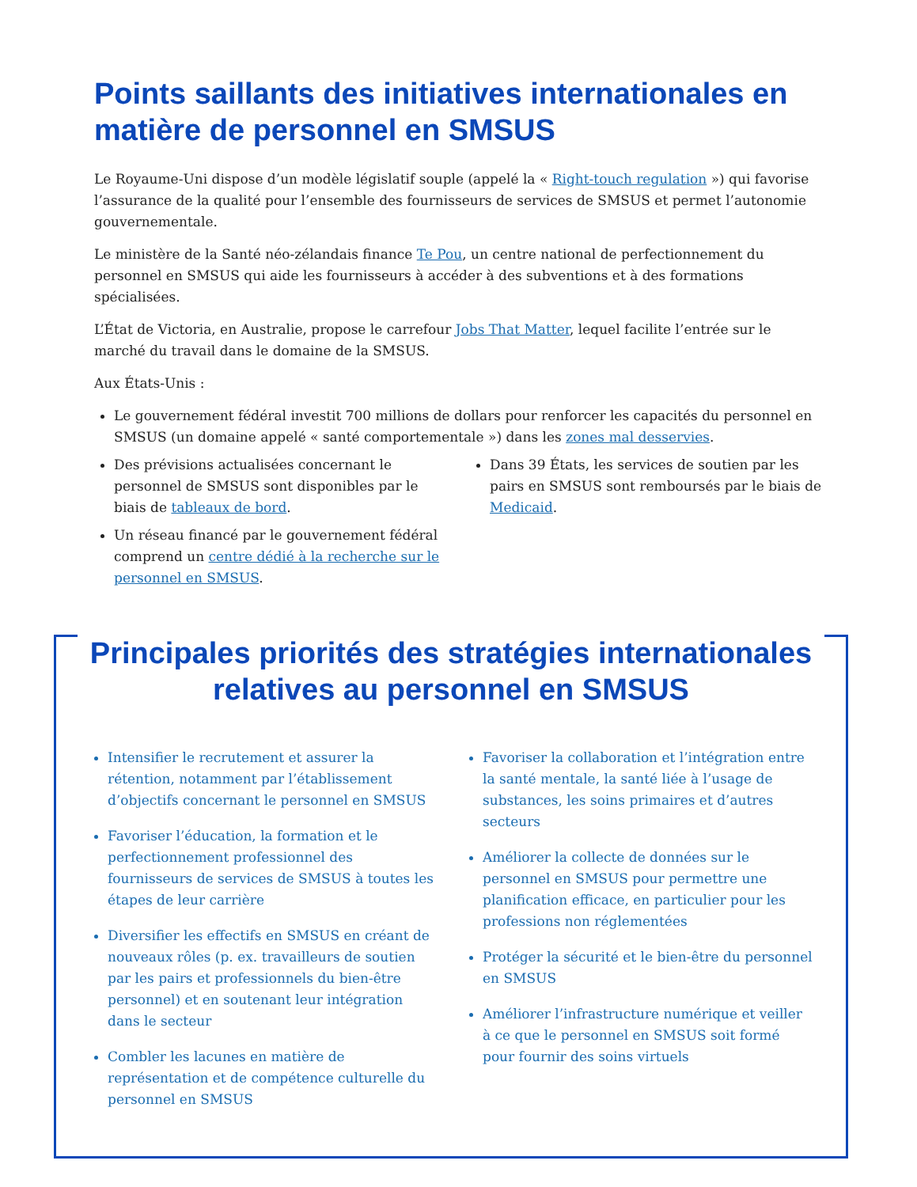Points saillants des initiatives internationales en matière de personnel en SMSUS
Le Royaume-Uni dispose d’un modèle législatif souple (appelé la « Right-touch regulation ») qui favorise l’assurance de la qualité pour l’ensemble des fournisseurs de services de SMSUS et permet l’autonomie gouvernementale.
Le ministère de la Santé néo-zélandais finance Te Pou, un centre national de perfectionnement du personnel en SMSUS qui aide les fournisseurs à accéder à des subventions et à des formations spécialisées.
L’État de Victoria, en Australie, propose le carrefour Jobs That Matter, lequel facilite l’entrée sur le marché du travail dans le domaine de la SMSUS.
Aux États-Unis :
Le gouvernement fédéral investit 700 millions de dollars pour renforcer les capacités du personnel en SMSUS (un domaine appelé « santé comportementale ») dans les zones mal desservies.
Des prévisions actualisées concernant le personnel de SMSUS sont disponibles par le biais de tableaux de bord.
Un réseau financé par le gouvernement fédéral comprend un centre dédié à la recherche sur le personnel en SMSUS.
Dans 39 États, les services de soutien par les pairs en SMSUS sont remboursés par le biais de Medicaid.
Principales priorités des stratégies internationales relatives au personnel en SMSUS
Intensifier le recrutement et assurer la rétention, notamment par l’établissement d’objectifs concernant le personnel en SMSUS
Favoriser l’éducation, la formation et le perfectionnement professionnel des fournisseurs de services de SMSUS à toutes les étapes de leur carrière
Diversifier les effectifs en SMSUS en créant de nouveaux rôles (p. ex. travailleurs de soutien par les pairs et professionnels du bien-être personnel) et en soutenant leur intégration dans le secteur
Combler les lacunes en matière de représentation et de compétence culturelle du personnel en SMSUS
Favoriser la collaboration et l’intégration entre la santé mentale, la santé liée à l’usage de substances, les soins primaires et d’autres secteurs
Améliorer la collecte de données sur le personnel en SMSUS pour permettre une planification efficace, en particulier pour les professions non réglementées
Protéger la sécurité et le bien-être du personnel en SMSUS
Améliorer l’infrastructure numérique et veiller à ce que le personnel en SMSUS soit formé pour fournir des soins virtuels